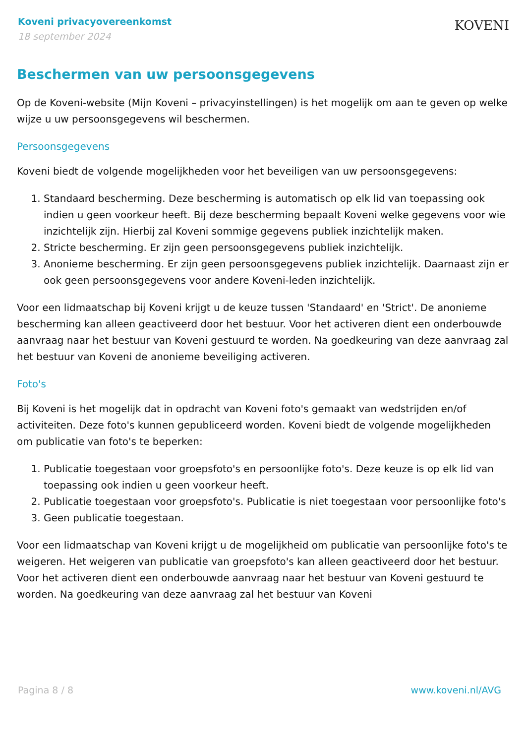Koveni privacyovereenkomst
18 september 2024
KOVENI
Beschermen van uw persoonsgegevens
Op de Koveni-website (Mijn Koveni – privacyinstellingen) is het mogelijk om aan te geven op welke wijze u uw persoonsgegevens wil beschermen.
Persoonsgegevens
Koveni biedt de volgende mogelijkheden voor het beveiligen van uw persoonsgegevens:
1. Standaard bescherming. Deze bescherming is automatisch op elk lid van toepassing ook indien u geen voorkeur heeft. Bij deze bescherming bepaalt Koveni welke gegevens voor wie inzichtelijk zijn. Hierbij zal Koveni sommige gegevens publiek inzichtelijk maken.
2. Stricte bescherming. Er zijn geen persoonsgegevens publiek inzichtelijk.
3. Anonieme bescherming. Er zijn geen persoonsgegevens publiek inzichtelijk. Daarnaast zijn er ook geen persoonsgegevens voor andere Koveni-leden inzichtelijk.
Voor een lidmaatschap bij Koveni krijgt u de keuze tussen 'Standaard' en 'Strict'. De anonieme bescherming kan alleen geactiveerd door het bestuur. Voor het activeren dient een onderbouwde aanvraag naar het bestuur van Koveni gestuurd te worden. Na goedkeuring van deze aanvraag zal het bestuur van Koveni de anonieme beveiliging activeren.
Foto's
Bij Koveni is het mogelijk dat in opdracht van Koveni foto's gemaakt van wedstrijden en/of activiteiten. Deze foto's kunnen gepubliceerd worden. Koveni biedt de volgende mogelijkheden om publicatie van foto's te beperken:
1. Publicatie toegestaan voor groepsfoto's en persoonlijke foto's. Deze keuze is op elk lid van toepassing ook indien u geen voorkeur heeft.
2. Publicatie toegestaan voor groepsfoto's. Publicatie is niet toegestaan voor persoonlijke foto's
3. Geen publicatie toegestaan.
Voor een lidmaatschap van Koveni krijgt u de mogelijkheid om publicatie van persoonlijke foto's te weigeren. Het weigeren van publicatie van groepsfoto's kan alleen geactiveerd door het bestuur. Voor het activeren dient een onderbouwde aanvraag naar het bestuur van Koveni gestuurd te worden. Na goedkeuring van deze aanvraag zal het bestuur van Koveni
Pagina 8 / 8 www.koveni.nl/AVG